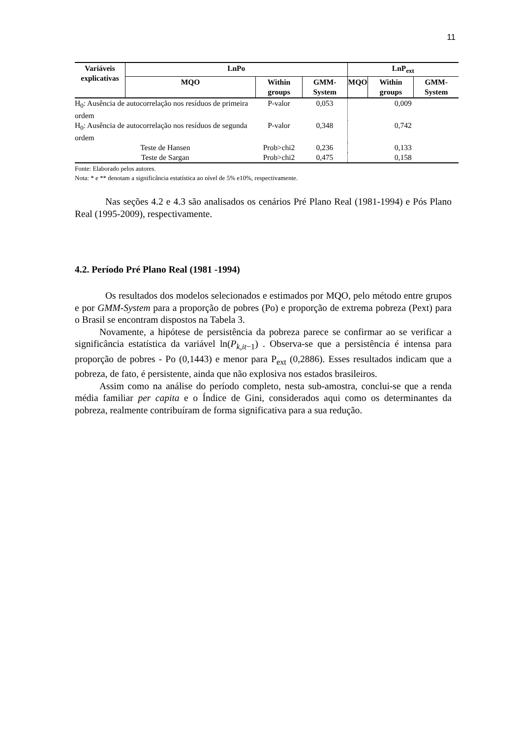11
| Variáveis explicativas | LnPo | | | LnP<sub>ext</sub> | | |
| --- | --- | --- | --- | --- | --- | --- |
| | MQO | Within groups | GMM-System | MQO | Within groups | GMM-System |
| H<sub>0</sub>: Ausência de autocorrelação nos resíduos de primeira ordem | | P-valor | 0,053 | 0,009 | | |
| H<sub>0</sub>: Ausência de autocorrelação nos resíduos de segunda ordem | | P-valor | 0,348 | 0,742 | | |
| Teste de Hansen | | Prob>chi2 | 0,236 | 0,133 | | |
| Teste de Sargan | | Prob>chi2 | 0,475 | 0,158 | | |
Fonte: Elaborado pelos autores.
Nota: * e ** denotam a significância estatística ao nível de 5% e10%, respectivamente.
Nas seções 4.2 e 4.3 são analisados os cenários Pré Plano Real (1981-1994) e Pós Plano Real (1995-2009), respectivamente.
4.2. Período Pré Plano Real (1981 -1994)
Os resultados dos modelos selecionados e estimados por MQO, pelo método entre grupos e por GMM-System para a proporção de pobres (Po) e proporção de extrema pobreza (Pext) para o Brasil se encontram dispostos na Tabela 3.
Novamente, a hipótese de persistência da pobreza parece se confirmar ao se verificar a significância estatística da variável ln(P<sub>k,it−1</sub>) . Observa-se que a persistência é intensa para proporção de pobres - Po (0,1443) e menor para P<sub>ext</sub> (0,2886). Esses resultados indicam que a pobreza, de fato, é persistente, ainda que não explosiva nos estados brasileiros.
Assim como na análise do período completo, nesta sub-amostra, conclui-se que a renda média familiar per capita e o Índice de Gini, considerados aqui como os determinantes da pobreza, realmente contribuíram de forma significativa para a sua redução.